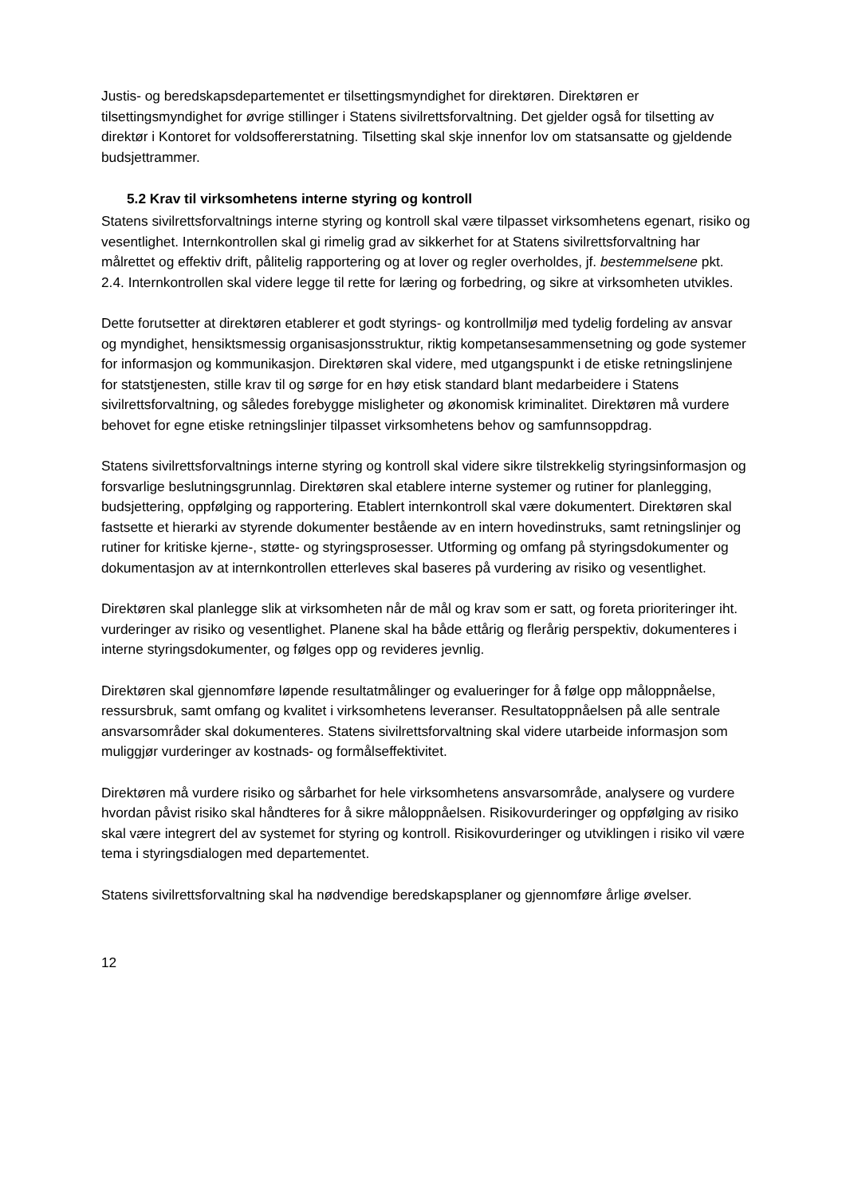Justis- og beredskapsdepartementet er tilsettingsmyndighet for direktøren. Direktøren er tilsettingsmyndighet for øvrige stillinger i Statens sivilrettsforvaltning. Det gjelder også for tilsetting av direktør i Kontoret for voldsoffererstatning. Tilsetting skal skje innenfor lov om statsansatte og gjeldende budsjettrammer.
5.2 Krav til virksomhetens interne styring og kontroll
Statens sivilrettsforvaltnings interne styring og kontroll skal være tilpasset virksomhetens egenart, risiko og vesentlighet. Internkontrollen skal gi rimelig grad av sikkerhet for at Statens sivilrettsforvaltning har målrettet og effektiv drift, pålitelig rapportering og at lover og regler overholdes, jf. bestemmelsene pkt. 2.4. Internkontrollen skal videre legge til rette for læring og forbedring, og sikre at virksomheten utvikles.
Dette forutsetter at direktøren etablerer et godt styrings- og kontrollmiljø med tydelig fordeling av ansvar og myndighet, hensiktsmessig organisasjonsstruktur, riktig kompetansesammensetning og gode systemer for informasjon og kommunikasjon. Direktøren skal videre, med utgangspunkt i de etiske retningslinjene for statstjenesten, stille krav til og sørge for en høy etisk standard blant medarbeidere i Statens sivilrettsforvaltning, og således forebygge misligheter og økonomisk kriminalitet. Direktøren må vurdere behovet for egne etiske retningslinjer tilpasset virksomhetens behov og samfunnsoppdrag.
Statens sivilrettsforvaltnings interne styring og kontroll skal videre sikre tilstrekkelig styringsinformasjon og forsvarlige beslutningsgrunnlag. Direktøren skal etablere interne systemer og rutiner for planlegging, budsjettering, oppfølging og rapportering. Etablert internkontroll skal være dokumentert. Direktøren skal fastsette et hierarki av styrende dokumenter bestående av en intern hovedinstruks, samt retningslinjer og rutiner for kritiske kjerne-, støtte- og styringsprosesser. Utforming og omfang på styringsdokumenter og dokumentasjon av at internkontrollen etterleves skal baseres på vurdering av risiko og vesentlighet.
Direktøren skal planlegge slik at virksomheten når de mål og krav som er satt, og foreta prioriteringer iht. vurderinger av risiko og vesentlighet. Planene skal ha både ettårig og flerårig perspektiv, dokumenteres i interne styringsdokumenter, og følges opp og revideres jevnlig.
Direktøren skal gjennomføre løpende resultatmålinger og evalueringer for å følge opp måloppnåelse, ressursbruk, samt omfang og kvalitet i virksomhetens leveranser. Resultatoppnåelsen på alle sentrale ansvarsområder skal dokumenteres. Statens sivilrettsforvaltning skal videre utarbeide informasjon som muliggjør vurderinger av kostnads- og formålseffektivitet.
Direktøren må vurdere risiko og sårbarhet for hele virksomhetens ansvarsområde, analysere og vurdere hvordan påvist risiko skal håndteres for å sikre måloppnåelsen. Risikovurderinger og oppfølging av risiko skal være integrert del av systemet for styring og kontroll. Risikovurderinger og utviklingen i risiko vil være tema i styringsdialogen med departementet.
Statens sivilrettsforvaltning skal ha nødvendige beredskapsplaner og gjennomføre årlige øvelser.
12